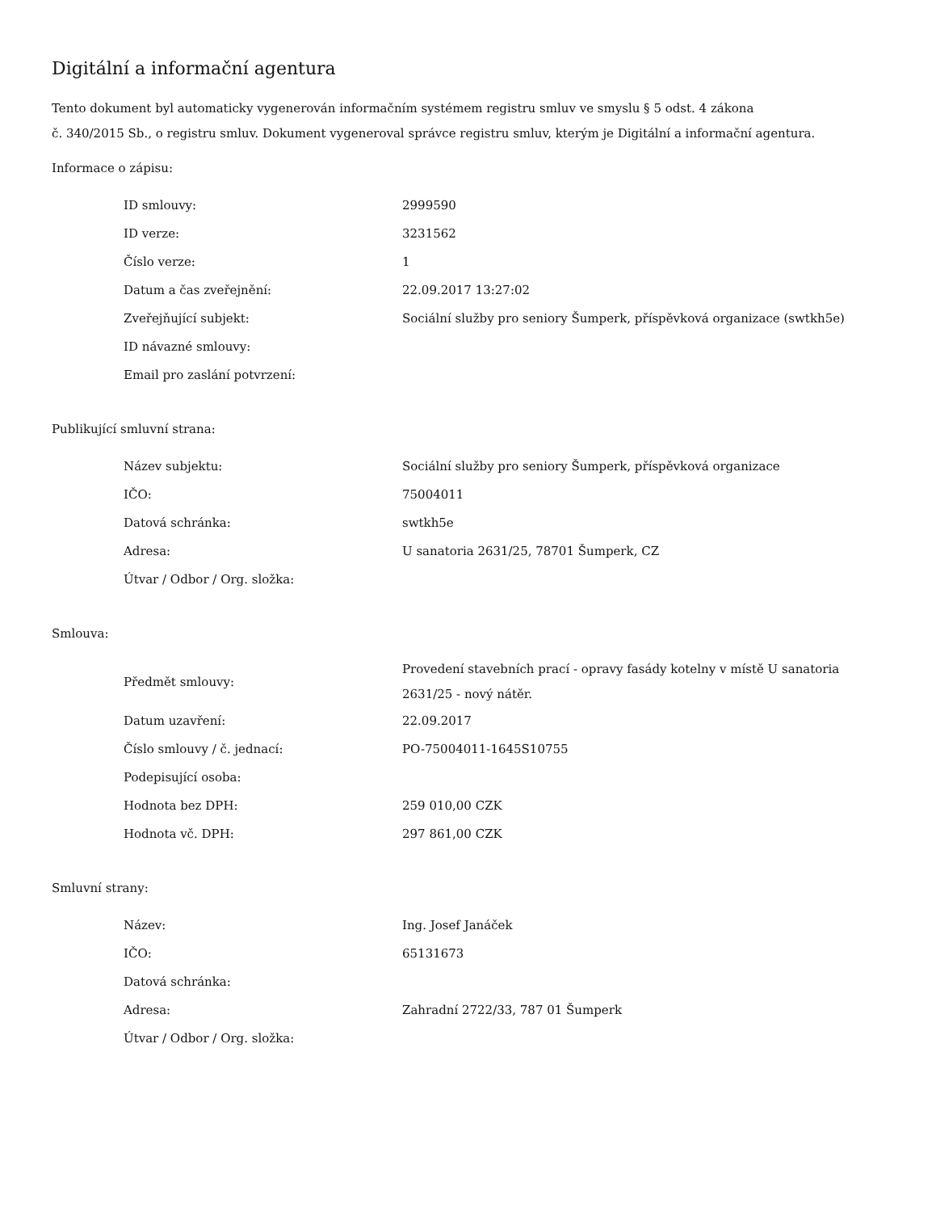Digitální a informační agentura
Tento dokument byl automaticky vygenerován informačním systémem registru smluv ve smyslu § 5 odst. 4 zákona
č. 340/2015 Sb., o registru smluv. Dokument vygeneroval správce registru smluv, kterým je Digitální a informační agentura.
Informace o zápisu:
| ID smlouvy: | 2999590 |
| ID verze: | 3231562 |
| Číslo verze: | 1 |
| Datum a čas zveřejnění: | 22.09.2017 13:27:02 |
| Zveřejňující subjekt: | Sociální služby pro seniory Šumperk, příspěvková organizace (swtkh5e) |
| ID návazné smlouvy: | |
| Email pro zaslání potvrzení: | |
Publikující smluvní strana:
| Název subjektu: | Sociální služby pro seniory Šumperk, příspěvková organizace |
| IČO: | 75004011 |
| Datová schránka: | swtkh5e |
| Adresa: | U sanatoria 2631/25, 78701 Šumperk, CZ |
| Útvar / Odbor / Org. složka: | |
Smlouva:
| Předmět smlouvy: | Provedení stavebních prací - opravy fasády kotelny v místě U sanatoria 2631/25 - nový nátěr. |
| Datum uzavření: | 22.09.2017 |
| Číslo smlouvy / č. jednací: | PO-75004011-1645S10755 |
| Podepisující osoba: | |
| Hodnota bez DPH: | 259 010,00 CZK |
| Hodnota vč. DPH: | 297 861,00 CZK |
Smluvní strany:
| Název: | Ing. Josef Janáček |
| IČO: | 65131673 |
| Datová schránka: | |
| Adresa: | Zahradní 2722/33, 787 01 Šumperk |
| Útvar / Odbor / Org. složka: | |